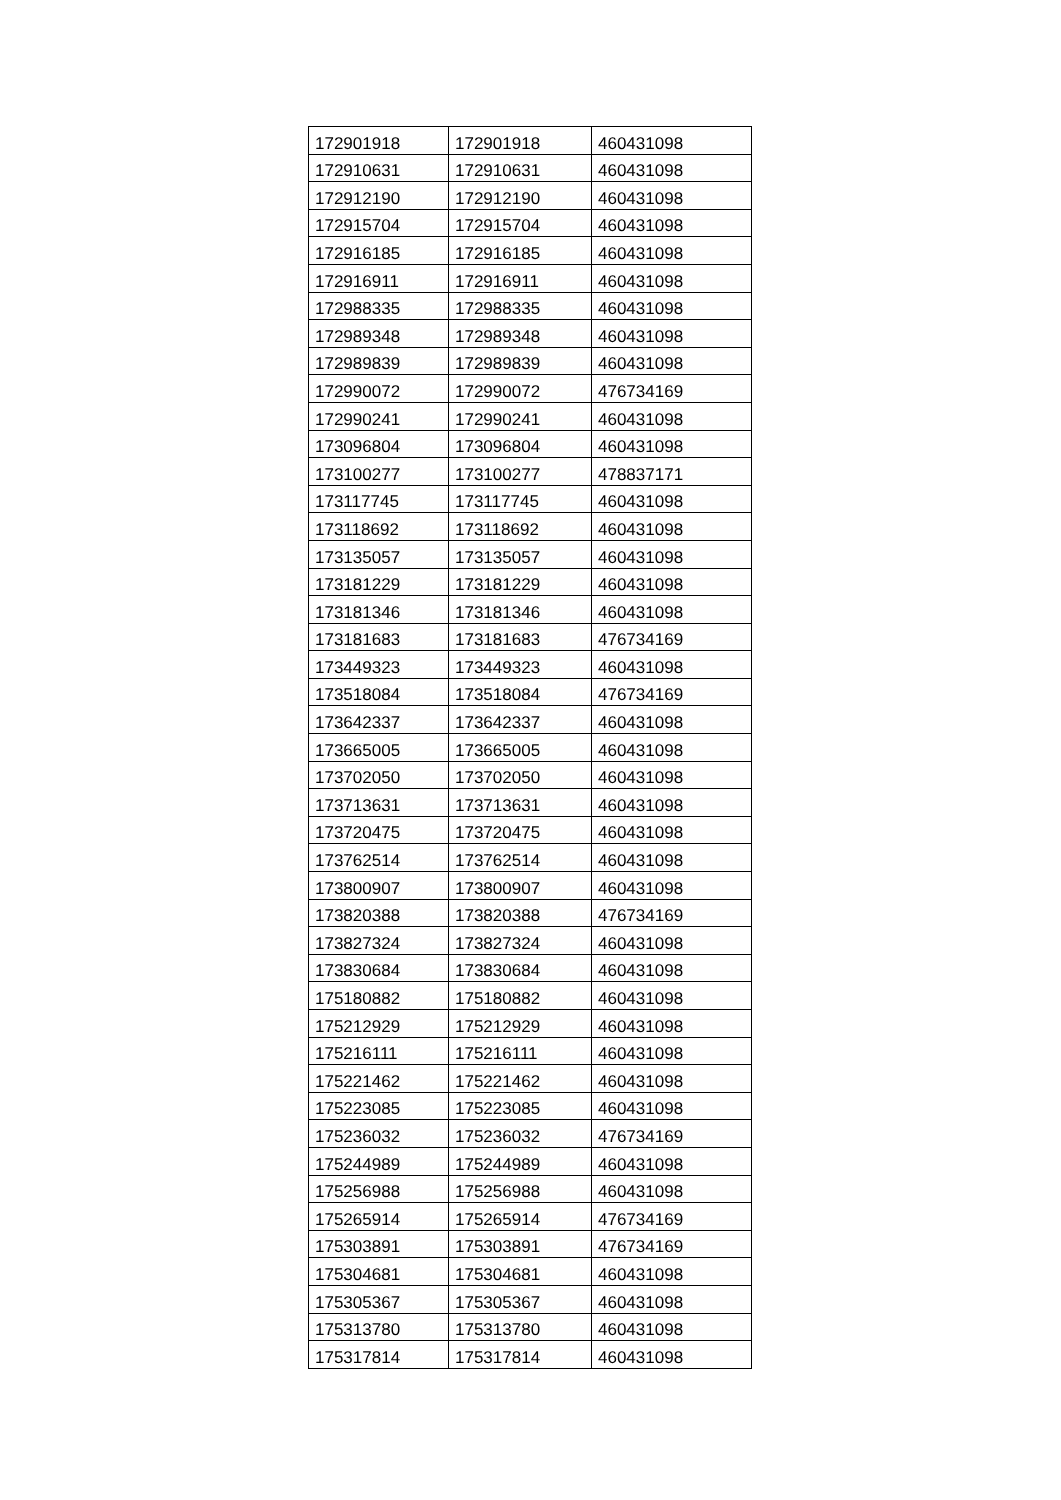| 172901918 | 172901918 | 460431098 |
| 172910631 | 172910631 | 460431098 |
| 172912190 | 172912190 | 460431098 |
| 172915704 | 172915704 | 460431098 |
| 172916185 | 172916185 | 460431098 |
| 172916911 | 172916911 | 460431098 |
| 172988335 | 172988335 | 460431098 |
| 172989348 | 172989348 | 460431098 |
| 172989839 | 172989839 | 460431098 |
| 172990072 | 172990072 | 476734169 |
| 172990241 | 172990241 | 460431098 |
| 173096804 | 173096804 | 460431098 |
| 173100277 | 173100277 | 478837171 |
| 173117745 | 173117745 | 460431098 |
| 173118692 | 173118692 | 460431098 |
| 173135057 | 173135057 | 460431098 |
| 173181229 | 173181229 | 460431098 |
| 173181346 | 173181346 | 460431098 |
| 173181683 | 173181683 | 476734169 |
| 173449323 | 173449323 | 460431098 |
| 173518084 | 173518084 | 476734169 |
| 173642337 | 173642337 | 460431098 |
| 173665005 | 173665005 | 460431098 |
| 173702050 | 173702050 | 460431098 |
| 173713631 | 173713631 | 460431098 |
| 173720475 | 173720475 | 460431098 |
| 173762514 | 173762514 | 460431098 |
| 173800907 | 173800907 | 460431098 |
| 173820388 | 173820388 | 476734169 |
| 173827324 | 173827324 | 460431098 |
| 173830684 | 173830684 | 460431098 |
| 175180882 | 175180882 | 460431098 |
| 175212929 | 175212929 | 460431098 |
| 175216111 | 175216111 | 460431098 |
| 175221462 | 175221462 | 460431098 |
| 175223085 | 175223085 | 460431098 |
| 175236032 | 175236032 | 476734169 |
| 175244989 | 175244989 | 460431098 |
| 175256988 | 175256988 | 460431098 |
| 175265914 | 175265914 | 476734169 |
| 175303891 | 175303891 | 476734169 |
| 175304681 | 175304681 | 460431098 |
| 175305367 | 175305367 | 460431098 |
| 175313780 | 175313780 | 460431098 |
| 175317814 | 175317814 | 460431098 |